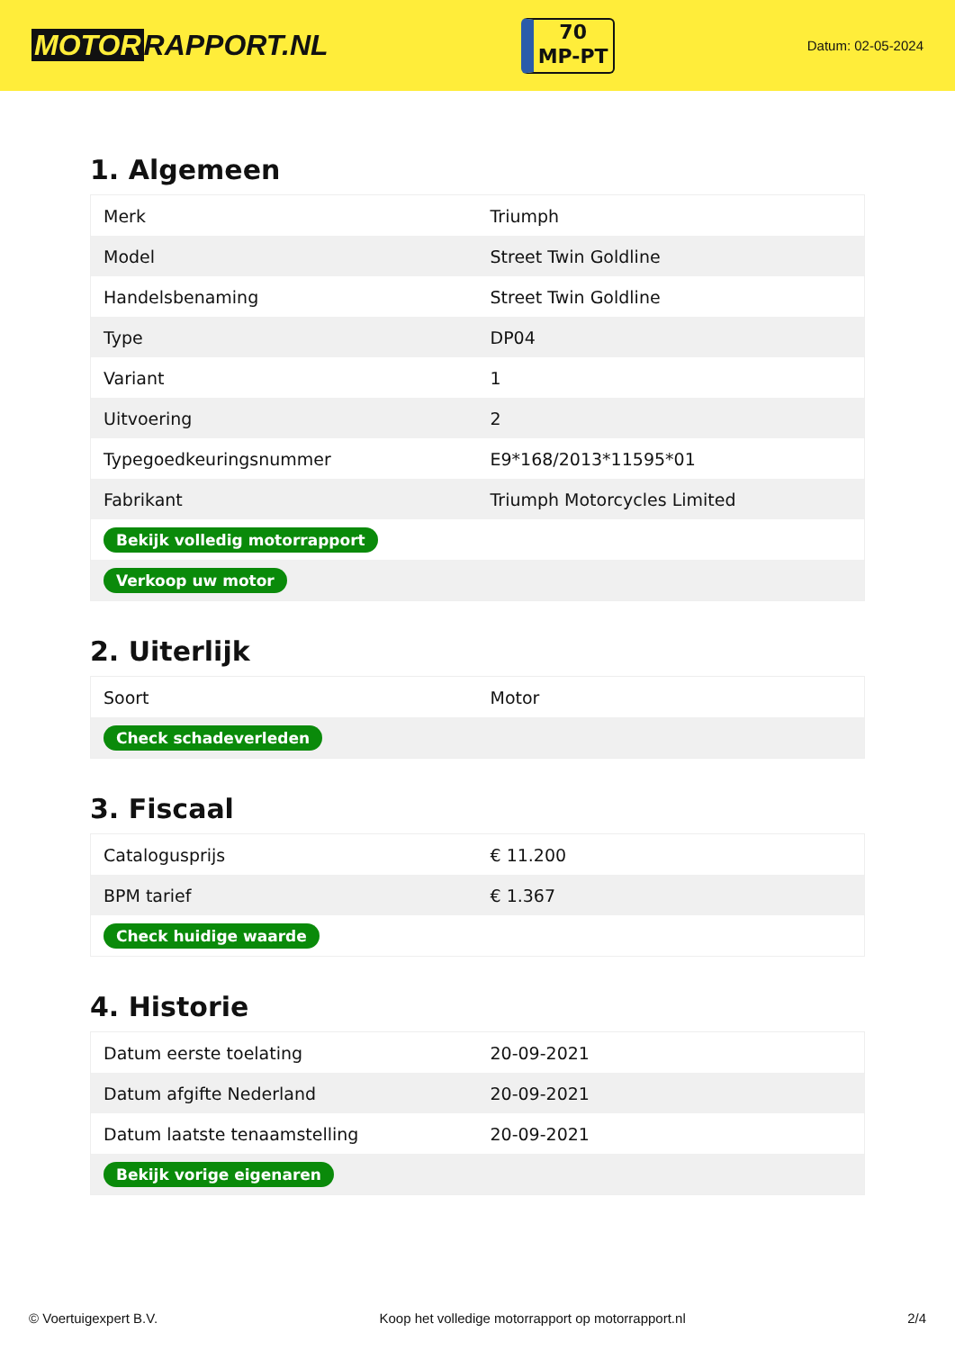MOTOR RAPPORT.NL
70
MP-PT
Datum: 02-05-2024
1. Algemeen
| Merk | Triumph |
| Model | Street Twin Goldline |
| Handelsbenaming | Street Twin Goldline |
| Type | DP04 |
| Variant | 1 |
| Uitvoering | 2 |
| Typegoedkeuringsnummer | E9*168/2013*11595*01 |
| Fabrikant | Triumph Motorcycles Limited |
| Bekijk volledig motorrapport | |
| Verkoop uw motor | |
2. Uiterlijk
| Soort | Motor |
| Check schadeverleden | |
3. Fiscaal
| Catalogusprijs | € 11.200 |
| BPM tarief | € 1.367 |
| Check huidige waarde | |
4. Historie
| Datum eerste toelating | 20-09-2021 |
| Datum afgifte Nederland | 20-09-2021 |
| Datum laatste tenaamstelling | 20-09-2021 |
| Bekijk vorige eigenaren | |
© Voertuigexpert B.V. Koop het volledige motorrapport op motorrapport.nl 2/4